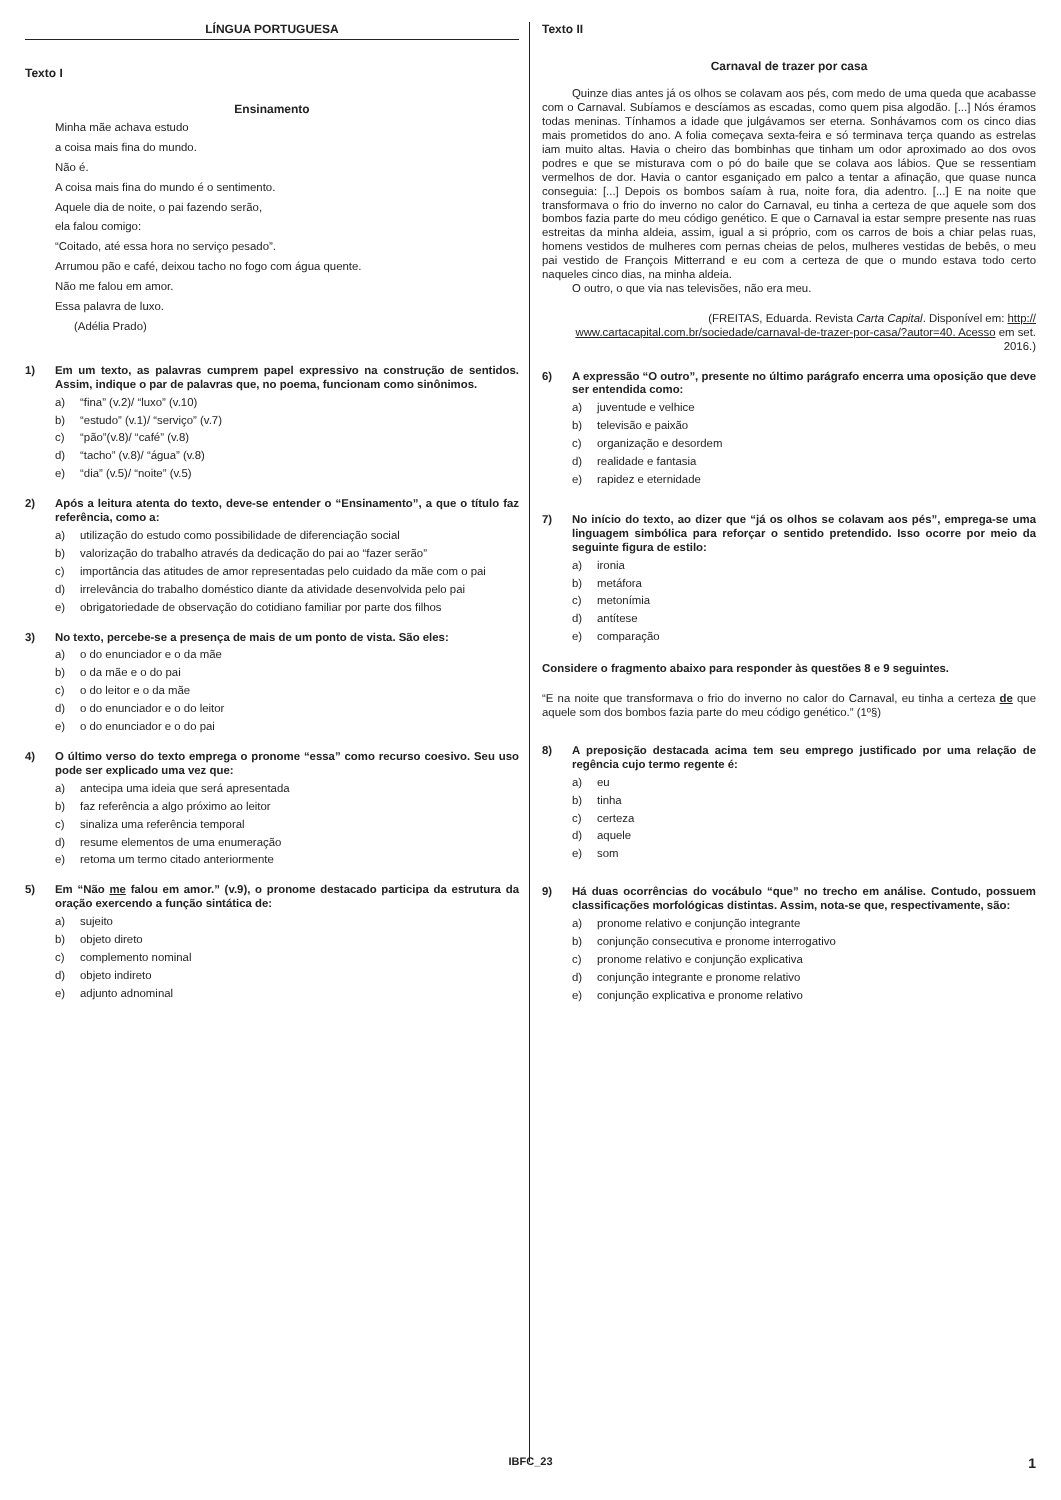LÍNGUA PORTUGUESA
Texto I
Ensinamento
Minha mãe achava estudo
a coisa mais fina do mundo.
Não é.
A coisa mais fina do mundo é o sentimento.
Aquele dia de noite, o pai fazendo serão,
ela falou comigo:
“Coitado, até essa hora no serviço pesado”.
Arrumou pão e café, deixou tacho no fogo com água quente.
Não me falou em amor.
Essa palavra de luxo.
(Adélia Prado)
1) Em um texto, as palavras cumprem papel expressivo na construção de sentidos. Assim, indique o par de palavras que, no poema, funcionam como sinônimos.
a) “fina” (v.2)/ “luxo” (v.10)
b) “estudo” (v.1)/ “serviço” (v.7)
c) “pão”(v.8)/ “café” (v.8)
d) “tacho” (v.8)/ “água” (v.8)
e) “dia” (v.5)/ “noite” (v.5)
2) Após a leitura atenta do texto, deve-se entender o “Ensinamento”, a que o título faz referência, como a:
a) utilização do estudo como possibilidade de diferenciação social
b) valorização do trabalho através da dedicação do pai ao “fazer serão”
c) importância das atitudes de amor representadas pelo cuidado da mãe com o pai
d) irrelevância do trabalho doméstico diante da atividade desenvolvida pelo pai
e) obrigatoriedade de observação do cotidiano familiar por parte dos filhos
3) No texto, percebe-se a presença de mais de um ponto de vista. São eles:
a) o do enunciador e o da mãe
b) o da mãe e o do pai
c) o do leitor e o da mãe
d) o do enunciador e o do leitor
e) o do enunciador e o do pai
4) O último verso do texto emprega o pronome “essa” como recurso coesivo. Seu uso pode ser explicado uma vez que:
a) antecipa uma ideia que será apresentada
b) faz referência a algo próximo ao leitor
c) sinaliza uma referência temporal
d) resume elementos de uma enumeração
e) retoma um termo citado anteriormente
5) Em “Não me falou em amor.” (v.9), o pronome destacado participa da estrutura da oração exercendo a função sintática de:
a) sujeito
b) objeto direto
c) complemento nominal
d) objeto indireto
e) adjunto adnominal
Texto II
Carnaval de trazer por casa
Quinze dias antes já os olhos se colavam aos pés, com medo de uma queda que acabasse com o Carnaval. Subíamos e descíamos as escadas, como quem pisa algodão. [...] Nós éramos todas meninas. Tínhamos a idade que julgávamos ser eterna. Sonhávamos com os cinco dias mais prometidos do ano. A folia começava sexta-feira e só terminava terça quando as estrelas iam muito altas. Havia o cheiro das bombinhas que tinham um odor aproximado ao dos ovos podres e que se misturava com o pó do baile que se colava aos lábios. Que se ressentiam vermelhos de dor. Havia o cantor esganiçado em palco a tentar a afinação, que quase nunca conseguia: [...] Depois os bombos saíam à rua, noite fora, dia adentro. [...] E na noite que transformava o frio do inverno no calor do Carnaval, eu tinha a certeza de que aquele som dos bombos fazia parte do meu código genético. E que o Carnaval ia estar sempre presente nas ruas estreitas da minha aldeia, assim, igual a si próprio, com os carros de bois a chiar pelas ruas, homens vestidos de mulheres com pernas cheias de pelos, mulheres vestidas de bebês, o meu pai vestido de François Mitterrand e eu com a certeza de que o mundo estava todo certo naqueles cinco dias, na minha aldeia.
O outro, o que via nas televisões, não era meu.
(FREITAS, Eduarda. Revista Carta Capital. Disponível em: http:// www.cartacapital.com.br/sociedade/carnaval-de-trazer-por-casa/?autor=40. Acesso em set. 2016.)
6) A expressão “O outro”, presente no último parágrafo encerra uma oposição que deve ser entendida como:
a) juventude e velhice
b) televisão e paixão
c) organização e desordem
d) realidade e fantasia
e) rapidez e eternidade
7) No início do texto, ao dizer que “já os olhos se colavam aos pés”, emprega-se uma linguagem simbólica para reforçar o sentido pretendido. Isso ocorre por meio da seguinte figura de estilo:
a) ironia
b) metáfora
c) metonímia
d) antítese
e) comparação
Considere o fragmento abaixo para responder às questões 8 e 9 seguintes.
“E na noite que transformava o frio do inverno no calor do Carnaval, eu tinha a certeza de que aquele som dos bombos fazia parte do meu código genético.” (1º§)
8) A preposição destacada acima tem seu emprego justificado por uma relação de regência cujo termo regente é:
a) eu
b) tinha
c) certeza
d) aquele
e) som
9) Há duas ocorrências do vocábulo “que” no trecho em análise. Contudo, possuem classificações morfológicas distintas. Assim, nota-se que, respectivamente, são:
a) pronome relativo e conjunção integrante
b) conjunção consecutiva e pronome interrogativo
c) pronome relativo e conjunção explicativa
d) conjunção integrante e pronome relativo
e) conjunção explicativa e pronome relativo
IBFC_23 1